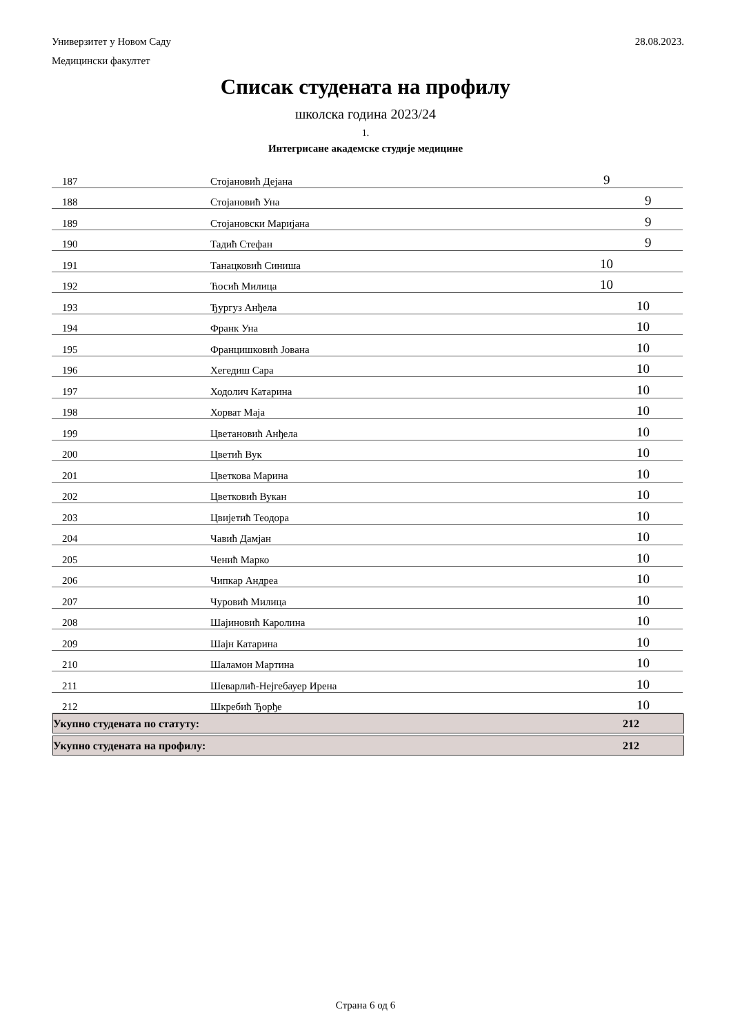Универзитет у Новом Саду 28.08.2023.
Медицински факултет
Списак студената на профилу
школска година 2023/24
1.
Интегрисане академске студије медицине
| 187 | Стојановић Дејана | 9 |
| 188 | Стојановић Уна | 9 |
| 189 | Стојановски Маријана | 9 |
| 190 | Тадић Стефан | 9 |
| 191 | Танацковић Синиша | 10 |
| 192 | Ћосић Милица | 10 |
| 193 | Ђургуз Анђела | 10 |
| 194 | Франк Уна | 10 |
| 195 | Францишковић Јована | 10 |
| 196 | Хегедиш Сара | 10 |
| 197 | Ходолич Катарина | 10 |
| 198 | Хорват Маја | 10 |
| 199 | Цветановић Анђела | 10 |
| 200 | Цветић Вук | 10 |
| 201 | Цветкова Марина | 10 |
| 202 | Цветковић Вукан | 10 |
| 203 | Цвијетић Теодора | 10 |
| 204 | Чавић Дамјан | 10 |
| 205 | Ченић Марко | 10 |
| 206 | Чипкар Андреа | 10 |
| 207 | Чуровић Милица | 10 |
| 208 | Шајиновић Каролина | 10 |
| 209 | Шајн Катарина | 10 |
| 210 | Шаламон Мартина | 10 |
| 211 | Шеварлић-Нејгебауер Ирена | 10 |
| 212 | Шкребић Ђорђе | 10 |
Укупно студената по статуту: 212
Укупно студената на профилу: 212
Страна 6 од 6